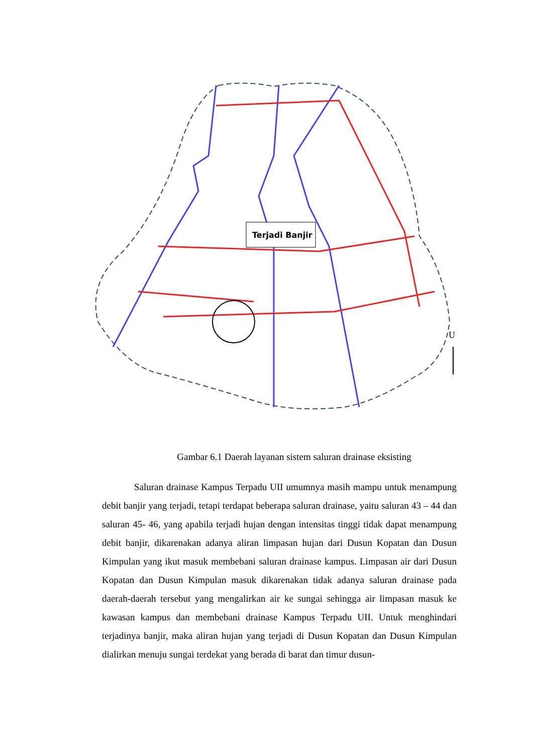Terjadi Banjir
U
Gambar 6.1 Daerah layanan sistem saluran drainase eksisting
Saluran drainase Kampus Terpadu UII umumnya masih mampu untuk menampung debit banjir yang terjadi, tetapi terdapat beberapa saluran drainase, yaitu saluran 43 – 44 dan saluran 45- 46, yang apabila terjadi hujan dengan intensitas tinggi tidak dapat menampung debit banjir, dikarenakan adanya aliran limpasan hujan dari Dusun Kopatan dan Dusun Kimpulan yang ikut masuk membebani saluran drainase kampus. Limpasan air dari Dusun Kopatan dan Dusun Kimpulan masuk dikarenakan tidak adanya saluran drainase pada daerah-daerah tersebut yang mengalirkan air ke sungai sehingga air limpasan masuk ke kawasan kampus dan membebani drainase Kampus Terpadu UII. Untuk menghindari terjadinya banjir, maka aliran hujan yang terjadi di Dusun Kopatan dan Dusun Kimpulan dialirkan menuju sungai terdekat yang berada di barat dan timur dusun-